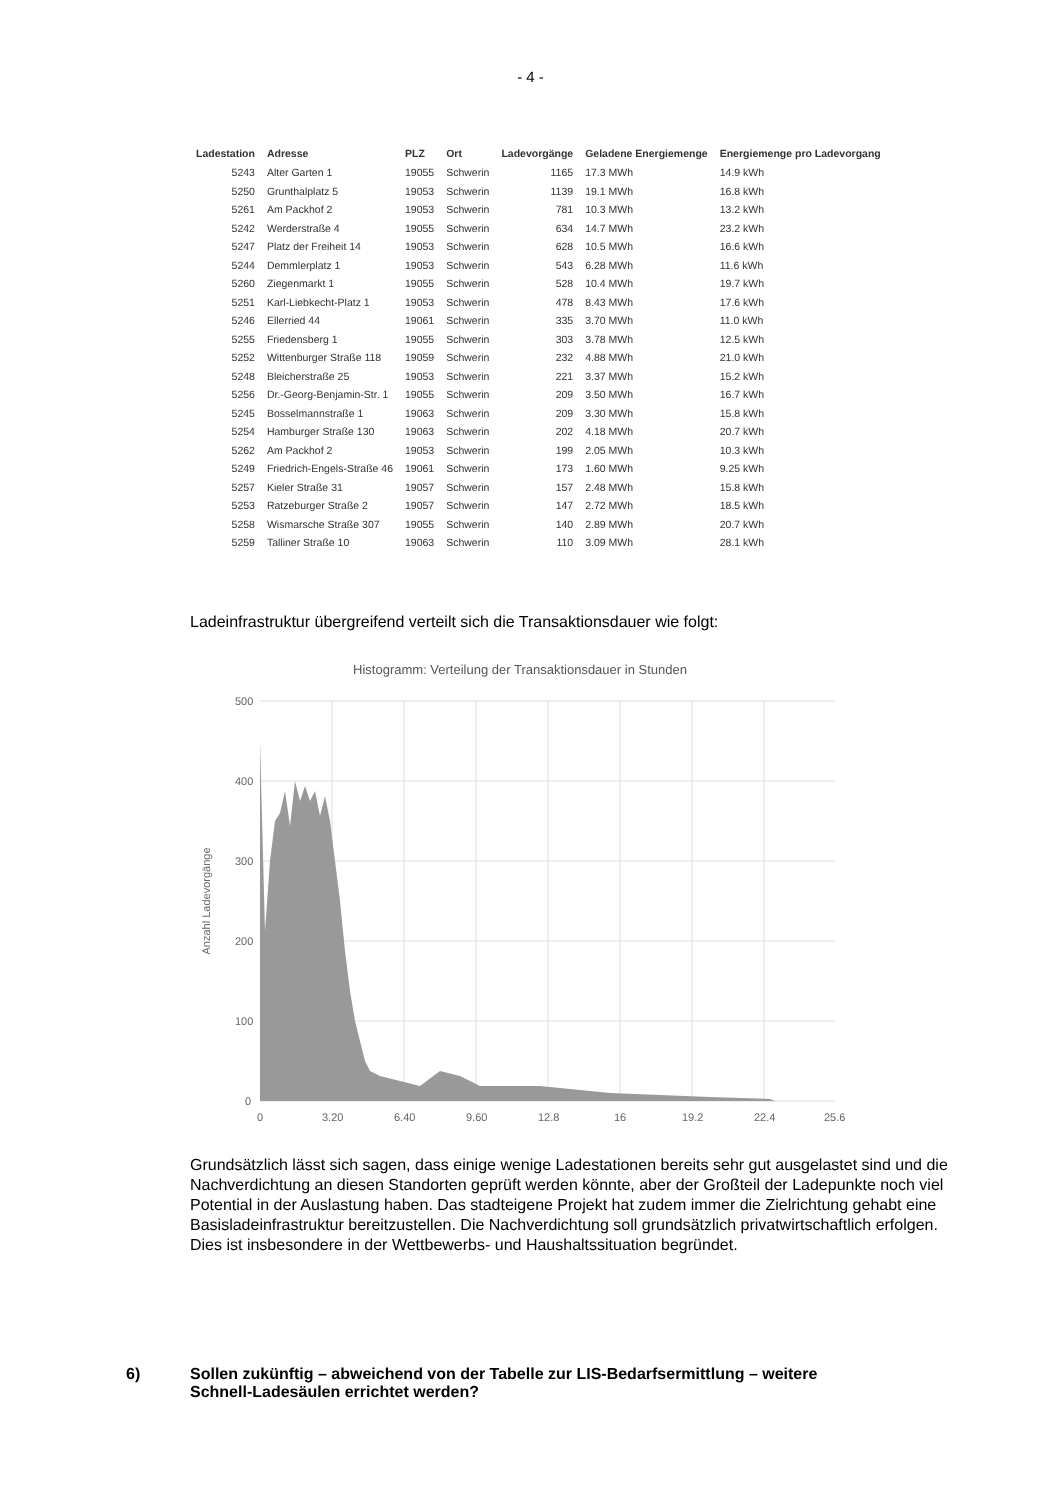- 4 -
| Ladestation | Adresse | PLZ | Ort | Ladevorgänge | Geladene Energiemenge | Energiemenge pro Ladevorgang |
| --- | --- | --- | --- | --- | --- | --- |
| 5243 | Alter Garten 1 | 19055 | Schwerin | 1165 | 17.3 MWh | 14.9 kWh |
| 5250 | Grunthalplatz 5 | 19053 | Schwerin | 1139 | 19.1 MWh | 16.8 kWh |
| 5261 | Am Packhof 2 | 19053 | Schwerin | 781 | 10.3 MWh | 13.2 kWh |
| 5242 | Werderstraße 4 | 19055 | Schwerin | 634 | 14.7 MWh | 23.2 kWh |
| 5247 | Platz der Freiheit 14 | 19053 | Schwerin | 628 | 10.5 MWh | 16.6 kWh |
| 5244 | Demmlerplatz 1 | 19053 | Schwerin | 543 | 6.28 MWh | 11.6 kWh |
| 5260 | Ziegenmarkt 1 | 19055 | Schwerin | 528 | 10.4 MWh | 19.7 kWh |
| 5251 | Karl-Liebkecht-Platz 1 | 19053 | Schwerin | 478 | 8.43 MWh | 17.6 kWh |
| 5246 | Ellerried 44 | 19061 | Schwerin | 335 | 3.70 MWh | 11.0 kWh |
| 5255 | Friedensberg 1 | 19055 | Schwerin | 303 | 3.78 MWh | 12.5 kWh |
| 5252 | Wittenburger Straße 118 | 19059 | Schwerin | 232 | 4.88 MWh | 21.0 kWh |
| 5248 | Bleicherstraße 25 | 19053 | Schwerin | 221 | 3.37 MWh | 15.2 kWh |
| 5256 | Dr.-Georg-Benjamin-Str. 1 | 19055 | Schwerin | 209 | 3.50 MWh | 16.7 kWh |
| 5245 | Bosselmannstraße 1 | 19063 | Schwerin | 209 | 3.30 MWh | 15.8 kWh |
| 5254 | Hamburger Straße 130 | 19063 | Schwerin | 202 | 4.18 MWh | 20.7 kWh |
| 5262 | Am Packhof 2 | 19053 | Schwerin | 199 | 2.05 MWh | 10.3 kWh |
| 5249 | Friedrich-Engels-Straße 46 | 19061 | Schwerin | 173 | 1.60 MWh | 9.25 kWh |
| 5257 | Kieler Straße 31 | 19057 | Schwerin | 157 | 2.48 MWh | 15.8 kWh |
| 5253 | Ratzeburger Straße 2 | 19057 | Schwerin | 147 | 2.72 MWh | 18.5 kWh |
| 5258 | Wismarsche Straße 307 | 19055 | Schwerin | 140 | 2.89 MWh | 20.7 kWh |
| 5259 | Talliner Straße 10 | 19063 | Schwerin | 110 | 3.09 MWh | 28.1 kWh |
Ladeinfrastruktur übergreifend verteilt sich die Transaktionsdauer wie folgt:
Histogramm: Verteilung der Transaktionsdauer in Stunden
500
400
300
200
100
0
0
3.20
6.40
9.60
12.8
16
19.2
22.4
25.6
Anzahl Ladevorgänge
Grundsätzlich lässt sich sagen, dass einige wenige Ladestationen bereits sehr gut ausgelastet sind und die Nachverdichtung an diesen Standorten geprüft werden könnte, aber der Großteil der Ladepunkte noch viel Potential in der Auslastung haben. Das stadteigene Projekt hat zudem immer die Zielrichtung gehabt eine Basisladeinfrastruktur bereitzustellen. Die Nachverdichtung soll grundsätzlich privatwirtschaftlich erfolgen. Dies ist insbesondere in der Wettbewerbs- und Haushaltssituation begründet.
6) Sollen zukünftig – abweichend von der Tabelle zur LIS-Bedarfsermittlung – weitere
Schnell-Ladesäulen errichtet werden?